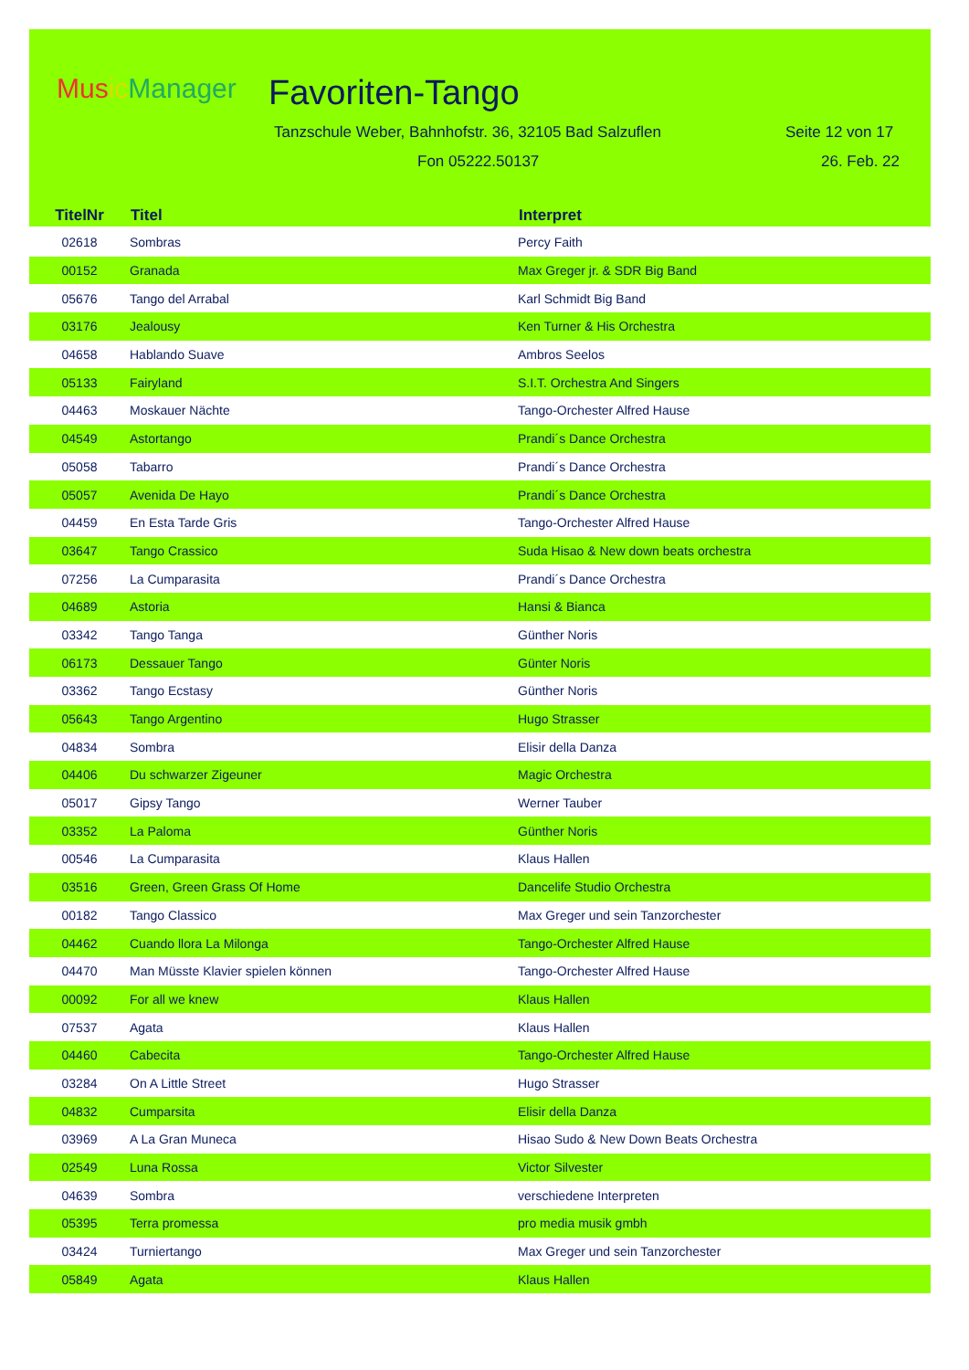Mus ic Manager
Favoriten-Tango
Tanzschule Weber, Bahnhofstr. 36, 32105 Bad Salzuflen Seite 12 von 17
Fon 05222.50137 26. Feb. 22
| TitelNr | Titel | Interpret |
| --- | --- | --- |
| 02618 | Sombras | Percy Faith |
| 00152 | Granada | Max Greger jr. & SDR Big Band |
| 05676 | Tango del Arrabal | Karl Schmidt Big Band |
| 03176 | Jealousy | Ken Turner & His Orchestra |
| 04658 | Hablando Suave | Ambros Seelos |
| 05133 | Fairyland | S.I.T. Orchestra And Singers |
| 04463 | Moskauer Nächte | Tango-Orchester Alfred Hause |
| 04549 | Astortango | Prandi´s Dance Orchestra |
| 05058 | Tabarro | Prandi´s Dance Orchestra |
| 05057 | Avenida De Hayo | Prandi´s Dance Orchestra |
| 04459 | En Esta Tarde Gris | Tango-Orchester Alfred Hause |
| 03647 | Tango Crassico | Suda Hisao & New down beats orchestra |
| 07256 | La Cumparasita | Prandi´s Dance Orchestra |
| 04689 | Astoria | Hansi & Bianca |
| 03342 | Tango Tanga | Günther Noris |
| 06173 | Dessauer Tango | Günter Noris |
| 03362 | Tango Ecstasy | Günther Noris |
| 05643 | Tango Argentino | Hugo Strasser |
| 04834 | Sombra | Elisir della Danza |
| 04406 | Du schwarzer Zigeuner | Magic Orchestra |
| 05017 | Gipsy Tango | Werner Tauber |
| 03352 | La Paloma | Günther Noris |
| 00546 | La Cumparasita | Klaus Hallen |
| 03516 | Green, Green Grass Of Home | Dancelife Studio Orchestra |
| 00182 | Tango Classico | Max Greger und sein Tanzorchester |
| 04462 | Cuando llora La Milonga | Tango-Orchester Alfred Hause |
| 04470 | Man Müsste Klavier spielen können | Tango-Orchester Alfred Hause |
| 00092 | For all we knew | Klaus Hallen |
| 07537 | Agata | Klaus Hallen |
| 04460 | Cabecita | Tango-Orchester Alfred Hause |
| 03284 | On A Little Street | Hugo Strasser |
| 04832 | Cumparsita | Elisir della Danza |
| 03969 | A La Gran Muneca | Hisao Sudo & New Down Beats Orchestra |
| 02549 | Luna Rossa | Victor Silvester |
| 04639 | Sombra | verschiedene Interpreten |
| 05395 | Terra promessa | pro media musik gmbh |
| 03424 | Turniertango | Max Greger und sein Tanzorchester |
| 05849 | Agata | Klaus Hallen |